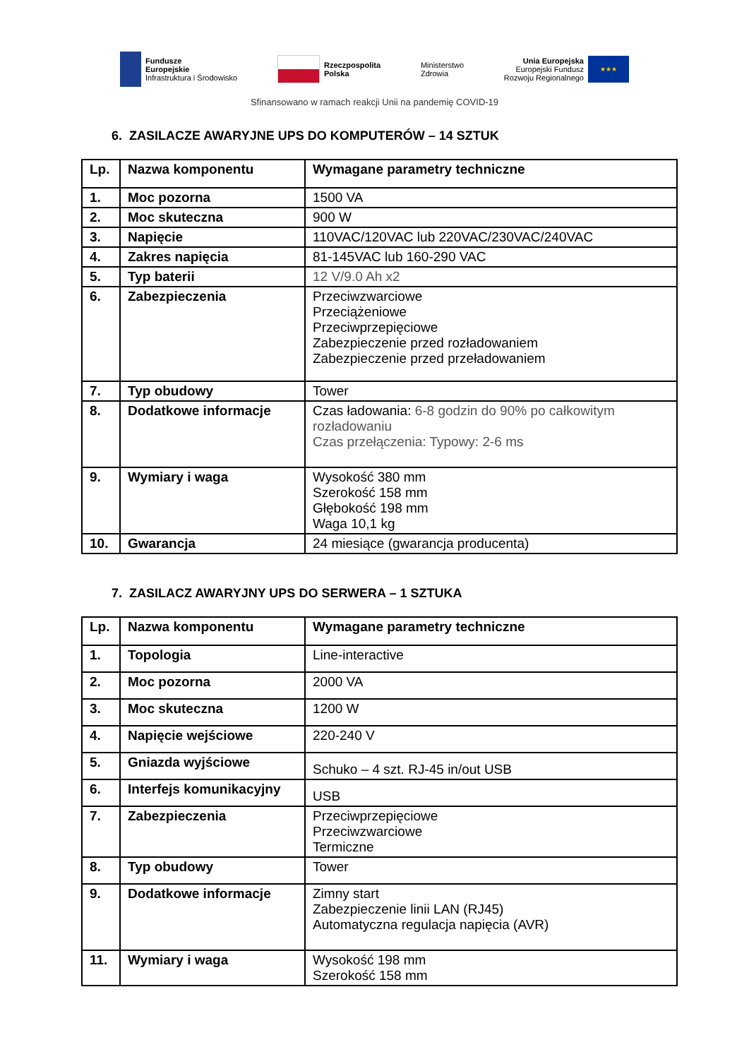Fundusze
Europejskie
Infrastruktura i Środowisko
Rzeczpospolita
Polska
Ministerstwo
Zdrowia
Unia Europejska
Europejski Fundusz
Rozwoju Regionalnego
★★★
Sfinansowano w ramach reakcji Unii na pandemię COVID-19
6. ZASILACZE AWARYJNE UPS DO KOMPUTERÓW – 14 SZTUK
| Lp. | Nazwa komponentu | Wymagane parametry techniczne |
| --- | --- | --- |
| 1. | Moc pozorna | 1500 VA |
| 2. | Moc skuteczna | 900 W |
| 3. | Napięcie | 110VAC/120VAC lub 220VAC/230VAC/240VAC |
| 4. | Zakres napięcia | 81-145VAC lub 160-290 VAC |
| 5. | Typ baterii | 12 V/9.0 Ah x2 |
| 6. | Zabezpieczenia | Przeciwzwarciowe Przeciążeniowe Przeciwprzepięciowe Zabezpieczenie przed rozładowaniem Zabezpieczenie przed przeładowaniem |
| 7. | Typ obudowy | Tower |
| 8. | Dodatkowe informacje | Czas ładowania: 6-8 godzin do 90% po całkowitym rozładowaniu Czas przełączenia: Typowy: 2-6 ms |
| 9. | Wymiary i waga | Wysokość 380 mm Szerokość 158 mm Głębokość 198 mm Waga 10,1 kg |
| 10. | Gwarancja | 24 miesiące (gwarancja producenta) |
7. ZASILACZ AWARYJNY UPS DO SERWERA – 1 SZTUKA
| Lp. | Nazwa komponentu | Wymagane parametry techniczne |
| --- | --- | --- |
| 1. | Topologia | Line-interactive |
| 2. | Moc pozorna | 2000 VA |
| 3. | Moc skuteczna | 1200 W |
| 4. | Napięcie wejściowe | 220-240 V |
| 5. | Gniazda wyjściowe | Schuko – 4 szt. RJ-45 in/out USB |
| 6. | Interfejs komunikacyjny | USB |
| 7. | Zabezpieczenia | Przeciwprzepięciowe Przeciwzwarciowe Termiczne |
| 8. | Typ obudowy | Tower |
| 9. | Dodatkowe informacje | Zimny start Zabezpieczenie linii LAN (RJ45) Automatyczna regulacja napięcia (AVR) |
| 11. | Wymiary i waga | Wysokość 198 mm Szerokość 158 mm |